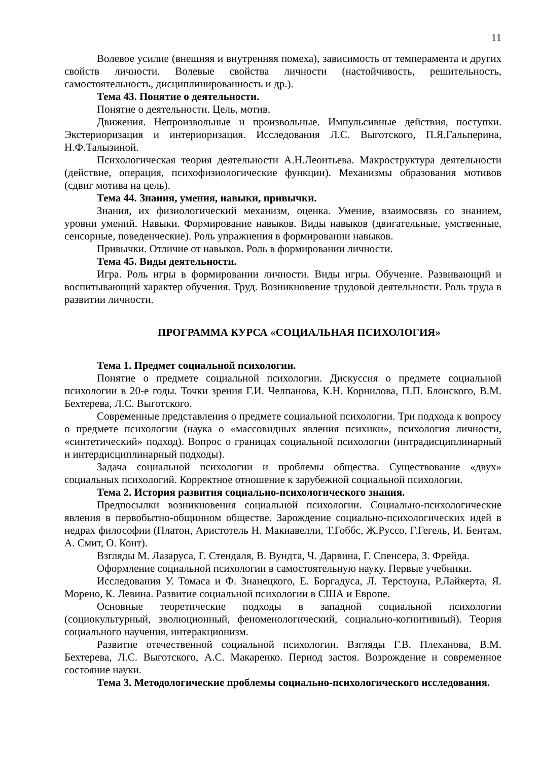11
Волевое усилие (внешняя и внутренняя помеха), зависимость от темперамента и других свойств личности. Волевые свойства личности (настойчивость, решительность, самостоятельность, дисциплинированность и др.).
Тема 43. Понятие о деятельности.
Понятие о деятельности. Цель, мотив.
Движения. Непроизвольные и произвольные. Импульсивные действия, поступки. Экстериоризация и интериоризация. Исследования Л.С. Выготского, П.Я.Гальперина, Н.Ф.Талызиной.
Психологическая теория деятельности А.Н.Леонтьева. Макроструктура деятельности (действие, операция, психофизиологические функции). Механизмы образования мотивов (сдвиг мотива на цель).
Тема 44. Знания, умения, навыки, привычки.
Знания, их физиологический механизм, оценка. Умение, взаимосвязь со знанием, уровни умений. Навыки. Формирование навыков. Виды навыков (двигательные, умственные, сенсорные, поведенческие). Роль упражнения в формировании навыков.
Привычки. Отличие от навыков. Роль в формировании личности.
Тема 45. Виды деятельности.
Игра. Роль игры в формировании личности. Виды игры. Обучение. Развивающий и воспитывающий характер обучения. Труд. Возникновение трудовой деятельности. Роль труда в развитии личности.
ПРОГРАММА КУРСА «СОЦИАЛЬНАЯ ПСИХОЛОГИЯ»
Тема 1. Предмет социальной психологии.
Понятие о предмете социальной психологии. Дискуссия о предмете социальной психологии в 20-е годы. Точки зрения Г.И. Челпанова, К.Н. Корнилова, П.П. Блонского, В.М. Бехтерева, Л.С. Выготского.
Современные представления о предмете социальной психологии. Три подхода к вопросу о предмете психологии (наука о «массовидных явления психики», психология личности, «синтетический» подход). Вопрос о границах социальной психологии (интрадисциплинарный и интердисциплинарный подходы).
Задача социальной психологии и проблемы общества. Существование «двух» социальных психологий. Корректное отношение к зарубежной социальной психологии.
Тема 2. История развития социально-психологического знания.
Предпосылки возникновения социальной психологии. Социально-психологические явления в первобытно-общинном обществе. Зарождение социально-психологических идей в недрах философии (Платон, Аристотель Н. Макиавелли, Т.Гоббс, Ж.Руссо, Г.Гегель, И. Бентам, А. Смит, О. Конт).
Взгляды М. Лазаруса, Г. Стендаля, В. Вундта, Ч. Дарвина, Г. Спенсера, З. Фрейда.
Оформление социальной психологии в самостоятельную науку. Первые учебники.
Исследования У. Томаса и Ф. Знанецкого, Е. Боргадуса, Л. Терстоуна, Р.Лайкерта, Я. Морено, К. Левина. Развитие социальной психологии в США и Европе.
Основные теоретические подходы в западной социальной психологии (социокультурный, эволюционный, феноменологический, социально-когнитивный). Теория социального научения, интеракционизм.
Развитие отечественной социальной психологии. Взгляды Г.В. Плеханова, В.М. Бехтерева, Л.С. Выготского, А.С. Макаренко. Период застоя. Возрождение и современное состояние науки.
Тема 3. Методологические проблемы социально-психологического исследования.